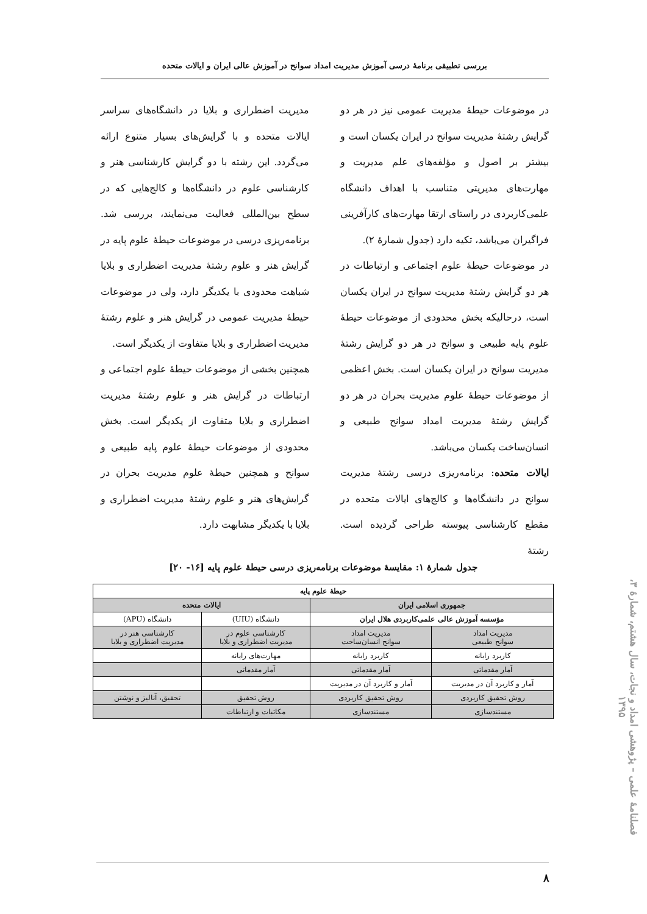بررسی تطبیقی برنامهٔ درسی آموزش مدیریت امداد سوانح در آموزش عالی ایران و ایالات متحده
در موضوعات حیطهٔ مدیریت عمومی نیز در هر دو گرایش رشتهٔ مدیریت سوانح در ایران یکسان است و بیشتر بر اصول و مؤلفه‌های علم مدیریت و مهارت‌های مدیریتی متناسب با اهداف دانشگاه علمی‌کاربردی در راستای ارتقا مهارت‌های کارآفرینی فراگیران می‌باشد، تکیه دارد (جدول شمارهٔ ۲).
در موضوعات حیطهٔ علوم اجتماعی و ارتباطات در هر دو گرایش رشتهٔ مدیریت سوانح در ایران یکسان است، درحالیکه بخش محدودی از موضوعات حیطهٔ علوم پایه طبیعی و سوانح در هر دو گرایش رشتهٔ مدیریت سوانح در ایران یکسان است. بخش اعظمی از موضوعات حیطهٔ علوم مدیریت بحران در هر دو گرایش رشتهٔ مدیریت امداد سوانح طبیعی و انسان‌ساخت یکسان می‌باشد.
ایالات متحده: برنامه‌ریزی درسی رشتهٔ مدیریت سوانح در دانشگاه‌ها و کالج‌های ایالات متحده در مقطع کارشناسی پیوسته طراحی گردیده است. رشتهٔ
مدیریت اضطراری و بلایا در دانشگاه‌های سراسر ایالات متحده و با گرایش‌های بسیار متنوع ارائه می‌گردد. این رشته با دو گرایش کارشناسی هنر و کارشناسی علوم در دانشگاه‌ها و کالج‌هایی که در سطح بین‌المللی فعالیت می‌نمایند، بررسی شد. برنامه‌ریزی درسی در موضوعات حیطهٔ علوم پایه در گرایش هنر و علوم رشتهٔ مدیریت اضطراری و بلایا شباهت محدودی با یکدیگر دارد، ولی در موضوعات حیطهٔ مدیریت عمومی در گرایش هنر و علوم رشتهٔ مدیریت اضطراری و بلایا متفاوت از یکدیگر است.
همچنین بخشی از موضوعات حیطهٔ علوم اجتماعی و ارتباطات در گرایش هنر و علوم رشتهٔ مدیریت اضطراری و بلایا متفاوت از یکدیگر است. بخش محدودی از موضوعات حیطهٔ علوم پایه طبیعی و سوانح و همچنین حیطهٔ علوم مدیریت بحران در گرایش‌های هنر و علوم رشتهٔ مدیریت اضطراری و بلایا با یکدیگر مشابهت دارد.
جدول شمارهٔ ۱: مقایسهٔ موضوعات برنامه‌ریزی درسی حیطهٔ علوم پایه [۱۶- ۲۰]
| حیطهٔ علوم پایه | | | |
| --- | --- | --- | --- |
| جمهوری اسلامی ایران | | ایالات متحده | |
| مؤسسه آموزش عالی علمی‌کاربردی هلال ایران | | دانشگاه (UIU) | دانشگاه (APU) |
| مدیریت امداد سوانح طبیعی | مدیریت امداد سوانح انسان‌ساخت | کارشناسی علوم در مدیریت اضطراری و بلایا | کارشناسی هنر در مدیریت اضطراری و بلایا |
| کاربرد رایانه | کاربرد رایانه | مهارت‌های رایانه | |
| آمار مقدماتی | آمار مقدماتی | آمار مقدماتی | |
| آمار و کاربرد آن در مدیریت | آمار و کاربرد آن در مدیریت | | |
| روش تحقیق کاربردی | روش تحقیق کاربردی | روش تحقیق | تحقیق، آنالیز و نوشتن |
| مستندسازی | مستندسازی | مکاتبات و ارتباطات | |
فصلنامهٔ علمی – پژوهشی امداد و نجات، سال هشتم، شمارهٔ ۳، ۱۳۹۵
۸